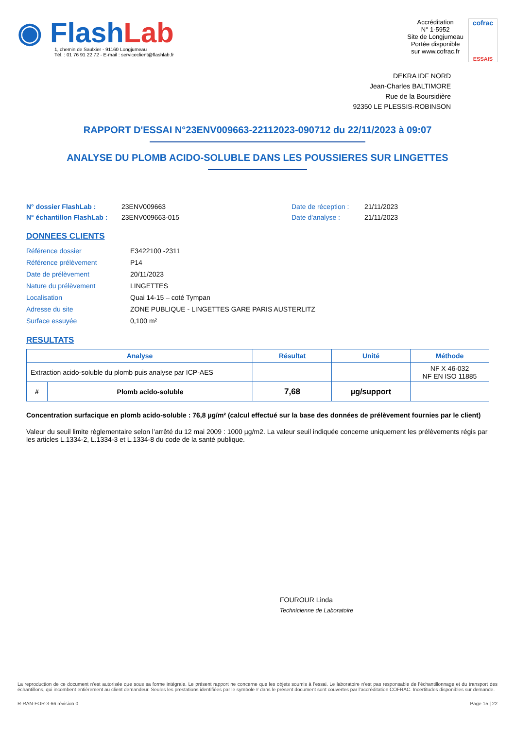◉ FlashLab
1, chemin de Saulxier - 91160 Longjumeau
Tél. : 01 76 91 22 72 - E-mail : serviceclient@flashlab.fr
Accréditation
N° 1-5952
Site de Longjumeau
Portée disponible
sur www.cofrac.fr
cofrac
ESSAIS
DEKRA IDF NORD
Jean-Charles BALTIMORE
Rue de la Boursidière
92350 LE PLESSIS-ROBINSON
RAPPORT D'ESSAI N°23ENV009663-22112023-090712 du 22/11/2023 à 09:07
ANALYSE DU PLOMB ACIDO-SOLUBLE DANS LES POUSSIERES SUR LINGETTES
N° dossier FlashLab :
N° échantillon FlashLab :
23ENV009663
23ENV009663-015
Date de réception :
Date d'analyse :
21/11/2023
21/11/2023
DONNEES CLIENTS
| Référence dossier | E3422100 -2311 |
| Référence prélèvement | P14 |
| Date de prélèvement | 20/11/2023 |
| Nature du prélèvement | LINGETTES |
| Localisation | Quai 14-15 – coté Tympan |
| Adresse du site | ZONE PUBLIQUE - LINGETTES GARE PARIS AUSTERLITZ |
| Surface essuyée | 0,100 m² |
RESULTATS
| Analyse | | Résultat | Unité | Méthode |
| --- | --- | --- | --- | --- |
| Extraction acido-soluble du plomb puis analyse par ICP-AES | | | | NF X 46-032 NF EN ISO 11885 |
| # | Plomb acido-soluble | 7,68 | µg/support | |
Concentration surfacique en plomb acido-soluble : 76,8 µg/m² (calcul effectué sur la base des données de prélèvement fournies par le client)
Valeur du seuil limite règlementaire selon l’arrêté du 12 mai 2009 : 1000 µg/m2. La valeur seuil indiquée concerne uniquement les prélèvements régis par les articles L.1334-2, L.1334-3 et L.1334-8 du code de la santé publique.
FOUROUR Linda
Technicienne de Laboratoire
La reproduction de ce document n’est autorisée que sous sa forme intégrale. Le présent rapport ne concerne que les objets soumis à l’essai. Le laboratoire n’est pas responsable de l’échantillonnage et du transport des échantillons, qui incombent entièrement au client demandeur. Seules les prestations identifiées par le symbole # dans le présent document sont couvertes par l’accréditation COFRAC. Incertitudes disponibles sur demande.
R-RAN-FOR-3-66 révision 0 Page 15 | 22